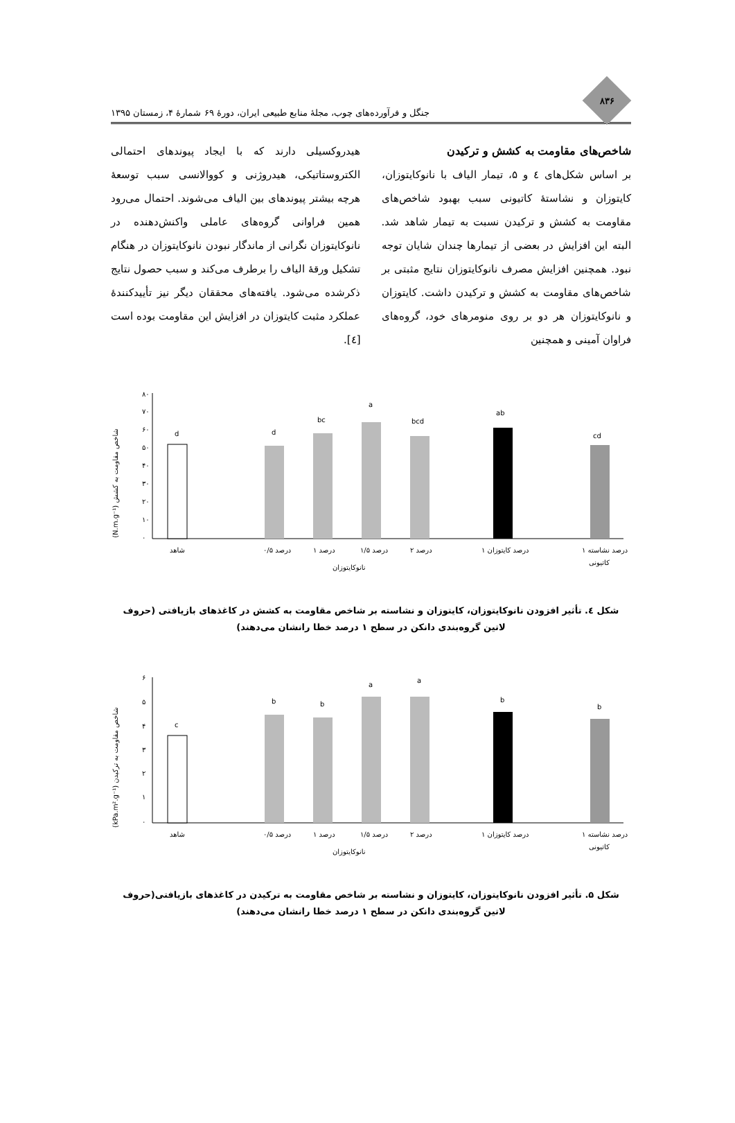۸۳۶
جنگل و فرآورده‌های چوب، مجلهٔ منابع طبیعی ایران، دورهٔ ۶۹ شمارهٔ ۴، زمستان ۱۳۹۵
شاخص‌های مقاومت به کشش و ترکیدن
بر اساس شکل‌های ٤ و ۵، تیمار الیاف با نانوکایتوزان، کایتوزان و نشاستهٔ کاتیونی سبب بهبود شاخص‌های مقاومت به کشش و ترکیدن نسبت به تیمار شاهد شد. البته این افزایش در بعضی از تیمارها چندان شایان توجه نبود. همچنین افزایش مصرف نانوکایتوزان نتایج مثبتی بر شاخص‌های مقاومت به کشش و ترکیدن داشت. کایتوزان و نانوکایتوزان هر دو بر روی منومرهای خود، گروه‌های فراوان آمینی و همچنین
هیدروکسیلی دارند که با ایجاد پیوندهای احتمالی الکتروستاتیکی، هیدروژنی و کووالانسی سبب توسعهٔ هرچه بیشتر پیوندهای بین الیاف می‌شوند. احتمال می‌رود همین فراوانی گروه‌های عاملی واکنش‌دهنده در نانوکایتوزان نگرانی از ماندگار نبودن نانوکایتوزان در هنگام تشکیل ورقهٔ الیاف را برطرف می‌کند و سبب حصول نتایج ذکرشده می‌شود. یافته‌های محققان دیگر نیز تأییدکنندهٔ عملکرد مثبت کایتوزان در افزایش این مقاومت بوده است [٤].
(N.m.g⁻¹) شاخص مقاومت به کشش
۸۰
۷۰
۶۰
۵۰
۴۰
۳۰
۲۰
۱۰
۰
d
d
bc
a
bcd
ab
cd
شاهد
۰/۵ درصد
۱ درصد
۱/۵ درصد
۲ درصد
۱ درصد کایتوزان
۱ درصد نشاسته
کاتیونی
نانوکایتوزان
شکل ٤. تأثیر افزودن نانوکایتوزان، کایتوزان و نشاسته بر شاخص مقاومت به کشش در کاغذهای بازیافتی (حروف لاتین گروه‌بندی دانکن در سطح ۱ درصد خطا رانشان می‌دهند)
(kPa.m².g⁻¹) شاخص مقاومت به ترکیدن
۶
۵
۴
۳
۲
۱
۰
c
b
b
a
a
b
b
شاهد
۰/۵ درصد
۱ درصد
۱/۵ درصد
۲ درصد
۱ درصد کایتوزان
۱ درصد نشاسته
کاتیونی
نانوکایتوزان
شکل ۵. تأثیر افزودن نانوکایتوزان، کایتوزان و نشاسته بر شاخص مقاومت به ترکیدن در کاغذهای بازیافتی(حروف لاتین گروه‌بندی دانکن در سطح ۱ درصد خطا رانشان می‌دهند)